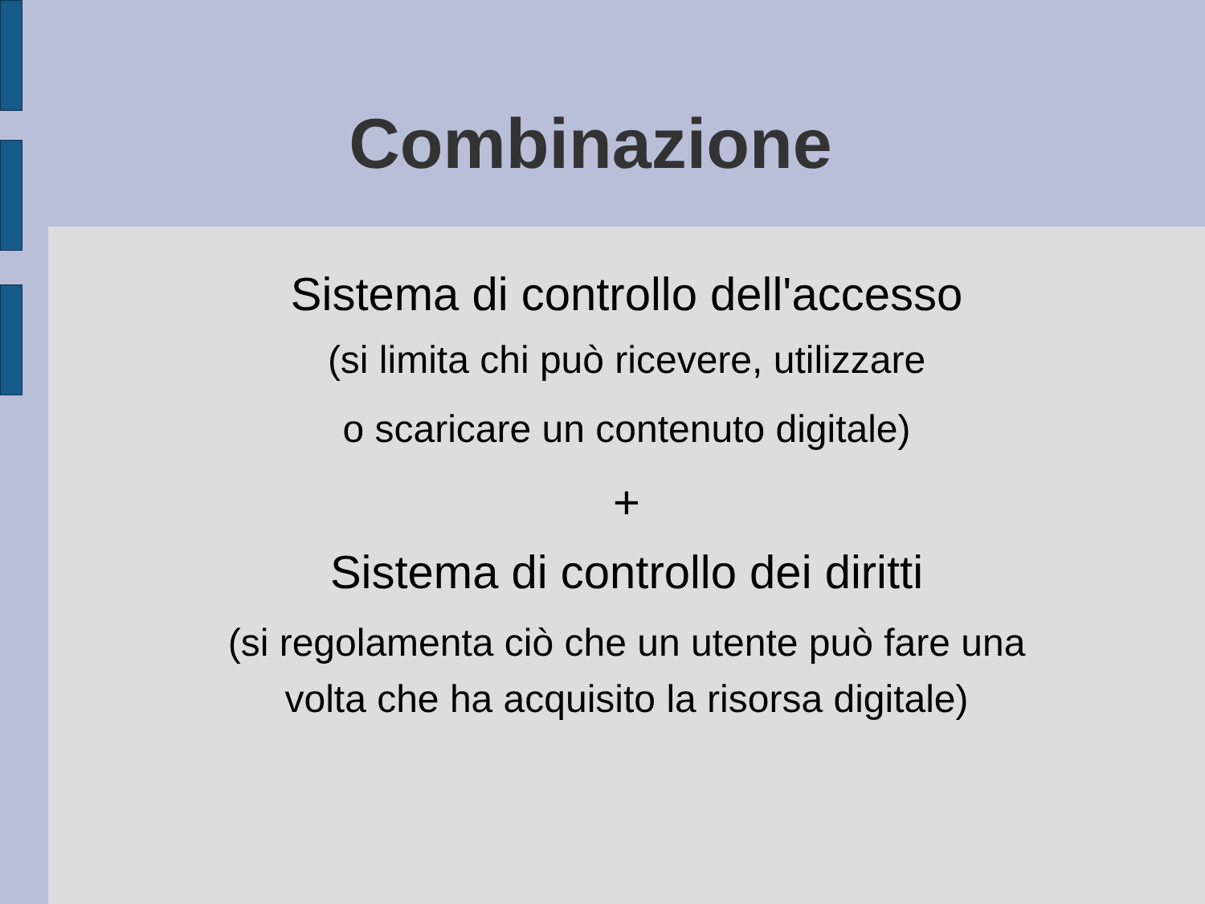Combinazione
Sistema di controllo dell'accesso
(si limita chi può ricevere, utilizzare
o scaricare un contenuto digitale)
+
Sistema di controllo dei diritti
(si regolamenta ciò che un utente può fare una
volta che ha acquisito la risorsa digitale)